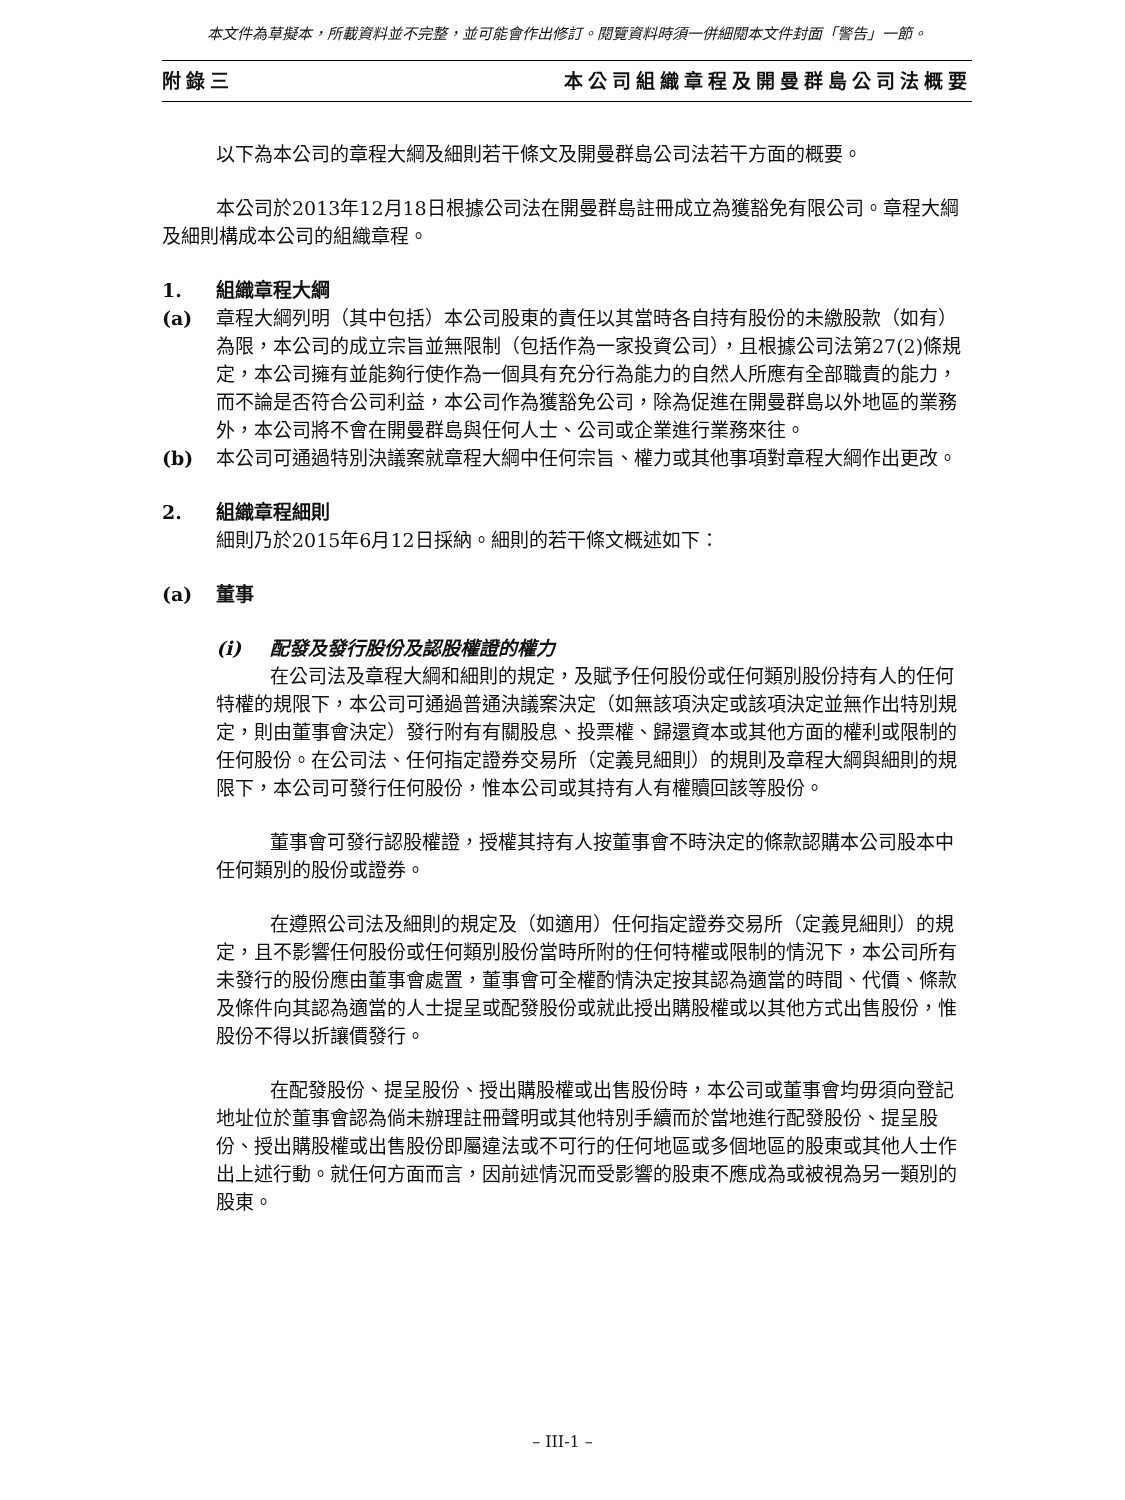本文件為草擬本，所載資料並不完整，並可能會作出修訂。閱覽資料時須一併細閱本文件封面「警告」一節。
附錄三 本公司組織章程及開曼群島公司法概要
以下為本公司的章程大綱及細則若干條文及開曼群島公司法若干方面的概要。
本公司於2013年12月18日根據公司法在開曼群島註冊成立為獲豁免有限公司。章程大綱及細則構成本公司的組織章程。
1. 組織章程大綱
(a) 章程大綱列明（其中包括）本公司股東的責任以其當時各自持有股份的未繳股款（如有）為限，本公司的成立宗旨並無限制（包括作為一家投資公司），且根據公司法第27(2)條規定，本公司擁有並能夠行使作為一個具有充分行為能力的自然人所應有全部職責的能力，而不論是否符合公司利益，本公司作為獲豁免公司，除為促進在開曼群島以外地區的業務外，本公司將不會在開曼群島與任何人士、公司或企業進行業務來往。
(b) 本公司可通過特別決議案就章程大綱中任何宗旨、權力或其他事項對章程大綱作出更改。
2. 組織章程細則
細則乃於2015年6月12日採納。細則的若干條文概述如下：
(a) 董事
(i) 配發及發行股份及認股權證的權力
在公司法及章程大綱和細則的規定，及賦予任何股份或任何類別股份持有人的任何特權的規限下，本公司可通過普通決議案決定（如無該項決定或該項決定並無作出特別規定，則由董事會決定）發行附有有關股息、投票權、歸還資本或其他方面的權利或限制的任何股份。在公司法、任何指定證券交易所（定義見細則）的規則及章程大綱與細則的規限下，本公司可發行任何股份，惟本公司或其持有人有權贖回該等股份。
董事會可發行認股權證，授權其持有人按董事會不時決定的條款認購本公司股本中任何類別的股份或證券。
在遵照公司法及細則的規定及（如適用）任何指定證券交易所（定義見細則）的規定，且不影響任何股份或任何類別股份當時所附的任何特權或限制的情況下，本公司所有未發行的股份應由董事會處置，董事會可全權酌情決定按其認為適當的時間、代價、條款及條件向其認為適當的人士提呈或配發股份或就此授出購股權或以其他方式出售股份，惟股份不得以折讓價發行。
在配發股份、提呈股份、授出購股權或出售股份時，本公司或董事會均毋須向登記地址位於董事會認為倘未辦理註冊聲明或其他特別手續而於當地進行配發股份、提呈股份、授出購股權或出售股份即屬違法或不可行的任何地區或多個地區的股東或其他人士作出上述行動。就任何方面而言，因前述情況而受影響的股東不應成為或被視為另一類別的股東。
– III-1 –